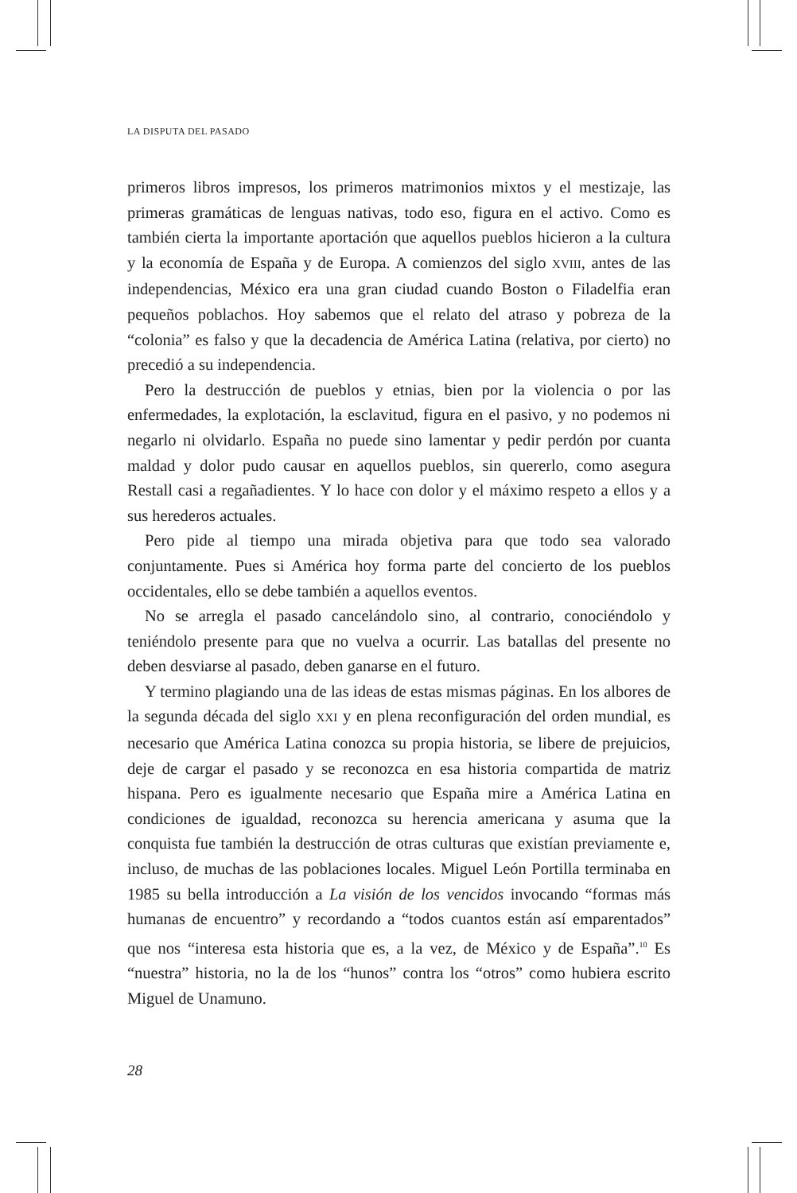LA DISPUTA DEL PASADO
primeros libros impresos, los primeros matrimonios mixtos y el mestizaje, las primeras gramáticas de lenguas nativas, todo eso, figura en el activo. Como es también cierta la importante aportación que aquellos pueblos hicieron a la cultura y la economía de España y de Europa. A comienzos del siglo XVIII, antes de las independencias, México era una gran ciudad cuando Boston o Filadelfia eran pequeños poblachos. Hoy sabemos que el relato del atraso y pobreza de la “colonia” es falso y que la decadencia de América Latina (relativa, por cierto) no precedió a su independencia.
Pero la destrucción de pueblos y etnias, bien por la violencia o por las enfermedades, la explotación, la esclavitud, figura en el pasivo, y no podemos ni negarlo ni olvidarlo. España no puede sino lamentar y pedir perdón por cuanta maldad y dolor pudo causar en aquellos pueblos, sin quererlo, como asegura Restall casi a regañadientes. Y lo hace con dolor y el máximo respeto a ellos y a sus herederos actuales.
Pero pide al tiempo una mirada objetiva para que todo sea valorado conjuntamente. Pues si América hoy forma parte del concierto de los pueblos occidentales, ello se debe también a aquellos eventos.
No se arregla el pasado cancelándolo sino, al contrario, conociéndolo y teniéndolo presente para que no vuelva a ocurrir. Las batallas del presente no deben desviarse al pasado, deben ganarse en el futuro.
Y termino plagiando una de las ideas de estas mismas páginas. En los albores de la segunda década del siglo XXI y en plena reconfiguración del orden mundial, es necesario que América Latina conozca su propia historia, se libere de prejuicios, deje de cargar el pasado y se reconozca en esa historia compartida de matriz hispana. Pero es igualmente necesario que España mire a América Latina en condiciones de igualdad, reconozca su herencia americana y asuma que la conquista fue también la destrucción de otras culturas que existían previamente e, incluso, de muchas de las poblaciones locales. Miguel León Portilla terminaba en 1985 su bella introducción a La visión de los vencidos invocando “formas más humanas de encuentro” y recordando a “todos cuantos están así emparentados” que nos “interesa esta historia que es, a la vez, de México y de España”.<sup>10</sup> Es “nuestra” historia, no la de los “hunos” contra los “otros” como hubiera escrito Miguel de Unamuno.
28